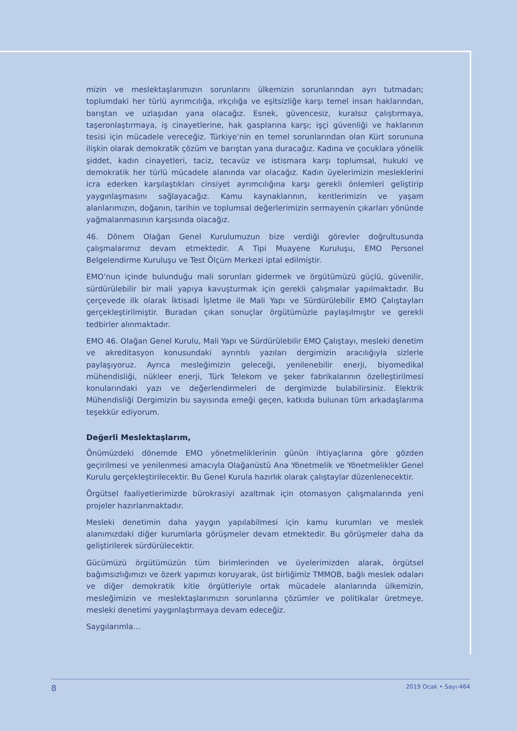mizin ve meslektaşlarımızın sorunlarını ülkemizin sorunlarından ayrı tutmadan; toplumdaki her türlü ayrımcılığa, ırkçılığa ve eşitsizliğe karşı temel insan haklarından, barıştan ve uzlaşıdan yana olacağız. Esnek, güvencesiz, kuralsız çalıştırmaya, taşeronlaştırmaya, iş cinayetlerine, hak gasplarına karşı; işçi güvenliği ve haklarının tesisi için mücadele vereceğiz. Türkiye’nin en temel sorunlarından olan Kürt sorununa ilişkin olarak demokratik çözüm ve barıştan yana duracağız. Kadına ve çocuklara yönelik şiddet, kadın cinayetleri, taciz, tecavüz ve istismara karşı toplumsal, hukuki ve demokratik her türlü mücadele alanında var olacağız. Kadın üyelerimizin mesleklerini icra ederken karşılaştıkları cinsiyet ayrımcılığına karşı gerekli önlemleri geliştirip yaygınlaşmasını sağlayacağız. Kamu kaynaklarının, kentlerimizin ve yaşam alanlarımızın, doğanın, tarihin ve toplumsal değerlerimizin sermayenin çıkarları yönünde yağmalanmasının karşısında olacağız.
46. Dönem Olağan Genel Kurulumuzun bize verdiği görevler doğrultusunda çalışmalarımız devam etmektedir. A Tipi Muayene Kuruluşu, EMO Personel Belgelendirme Kuruluşu ve Test Ölçüm Merkezi iptal edilmiştir.
EMO’nun içinde bulunduğu mali sorunları gidermek ve örgütümüzü güçlü, güvenilir, sürdürülebilir bir mali yapıya kavuşturmak için gerekli çalışmalar yapılmaktadır. Bu çerçevede ilk olarak İktisadi İşletme ile Mali Yapı ve Sürdürülebilir EMO Çalıştayları gerçekleştirilmiştir. Buradan çıkan sonuçlar örgütümüzle paylaşılmıştır ve gerekli tedbirler alınmaktadır.
EMO 46. Olağan Genel Kurulu, Mali Yapı ve Sürdürülebilir EMO Çalıştayı, mesleki denetim ve akreditasyon konusundaki ayrıntılı yazıları dergimizin aracılığıyla sizlerle paylaşıyoruz. Ayrıca mesleğimizin geleceği, yenilenebilir enerji, biyomedikal mühendisliği, nükleer enerji, Türk Telekom ve şeker fabrikalarının özelleştirilmesi konularındaki yazı ve değerlendirmeleri de dergimizde bulabilirsiniz. Elektrik Mühendisliği Dergimizin bu sayısında emeği geçen, katkıda bulunan tüm arkadaşlarıma teşekkür ediyorum.
Değerli Meslektaşlarım,
Önümüzdeki dönemde EMO yönetmeliklerinin günün ihtiyaçlarına göre gözden geçirilmesi ve yenilenmesi amacıyla Olağanüstü Ana Yönetmelik ve Yönetmelikler Genel Kurulu gerçekleştirilecektir. Bu Genel Kurula hazırlık olarak çalıştaylar düzenlenecektir.
Örgütsel faaliyetlerimizde bürokrasiyi azaltmak için otomasyon çalışmalarında yeni projeler hazırlanmaktadır.
Mesleki denetimin daha yaygın yapılabilmesi için kamu kurumları ve meslek alanımızdaki diğer kurumlarla görüşmeler devam etmektedir. Bu görüşmeler daha da geliştirilerek sürdürülecektir.
Gücümüzü örgütümüzün tüm birimlerinden ve üyelerimizden alarak, örgütsel bağımsızlığımızı ve özerk yapımızı koruyarak, üst birliğimiz TMMOB, bağlı meslek odaları ve diğer demokratik kitle örgütleriyle ortak mücadele alanlarında ülkemizin, mesleğimizin ve meslektaşlarımızın sorunlarına çözümler ve politikalar üretmeye, mesleki denetimi yaygınlaştırmaya devam edeceğiz.
Saygılarımla…
8 2019 Ocak • Sayı-464